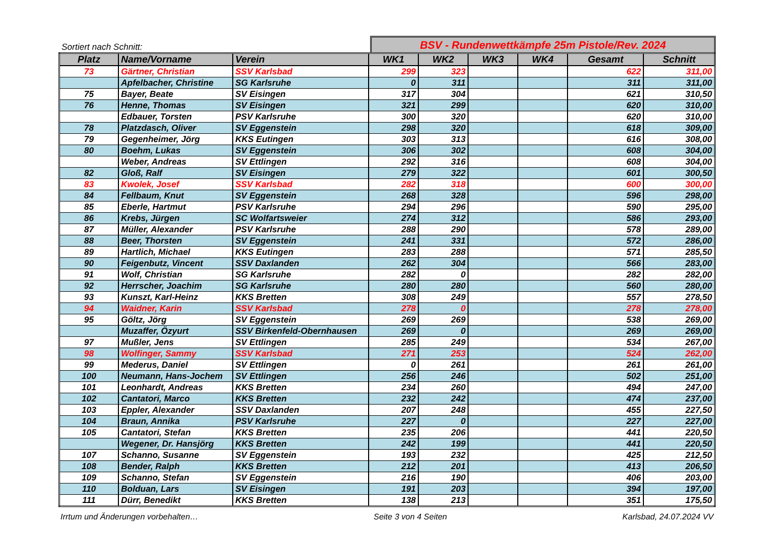Sortiert nach Schnitt:
BSV - Rundenwettkämpfe 25m Pistole/Rev. 2024
| Platz | Name/Vorname | Verein | WK1 | WK2 | WK3 | WK4 | Gesamt | Schnitt |
| --- | --- | --- | --- | --- | --- | --- | --- | --- |
| 73 | Gärtner, Christian | SSV Karlsbad | 299 | 323 | | | 622 | 311,00 |
| | Apfelbacher, Christine | SG Karlsruhe | 0 | 311 | | | 311 | 311,00 |
| 75 | Bayer, Beate | SV Eisingen | 317 | 304 | | | 621 | 310,50 |
| 76 | Henne, Thomas | SV Eisingen | 321 | 299 | | | 620 | 310,00 |
| | Edbauer, Torsten | PSV Karlsruhe | 300 | 320 | | | 620 | 310,00 |
| 78 | Platzdasch, Oliver | SV Eggenstein | 298 | 320 | | | 618 | 309,00 |
| 79 | Gegenheimer, Jörg | KKS Eutingen | 303 | 313 | | | 616 | 308,00 |
| 80 | Boehm, Lukas | SV Eggenstein | 306 | 302 | | | 608 | 304,00 |
| | Weber, Andreas | SV Ettlingen | 292 | 316 | | | 608 | 304,00 |
| 82 | Gloß, Ralf | SV Eisingen | 279 | 322 | | | 601 | 300,50 |
| 83 | Kwolek, Josef | SSV Karlsbad | 282 | 318 | | | 600 | 300,00 |
| 84 | Fellbaum, Knut | SV Eggenstein | 268 | 328 | | | 596 | 298,00 |
| 85 | Eberle, Hartmut | PSV Karlsruhe | 294 | 296 | | | 590 | 295,00 |
| 86 | Krebs, Jürgen | SC Wolfartsweier | 274 | 312 | | | 586 | 293,00 |
| 87 | Müller, Alexander | PSV Karlsruhe | 288 | 290 | | | 578 | 289,00 |
| 88 | Beer, Thorsten | SV Eggenstein | 241 | 331 | | | 572 | 286,00 |
| 89 | Hartlich, Michael | KKS Eutingen | 283 | 288 | | | 571 | 285,50 |
| 90 | Feigenbutz, Vincent | SSV Daxlanden | 262 | 304 | | | 566 | 283,00 |
| 91 | Wolf, Christian | SG Karlsruhe | 282 | 0 | | | 282 | 282,00 |
| 92 | Herrscher, Joachim | SG Karlsruhe | 280 | 280 | | | 560 | 280,00 |
| 93 | Kunszt, Karl-Heinz | KKS Bretten | 308 | 249 | | | 557 | 278,50 |
| 94 | Waidner, Karin | SSV Karlsbad | 278 | 0 | | | 278 | 278,00 |
| 95 | Göltz, Jörg | SV Eggenstein | 269 | 269 | | | 538 | 269,00 |
| | Muzaffer, Özyurt | SSV Birkenfeld-Obernhausen | 269 | 0 | | | 269 | 269,00 |
| 97 | Mußler, Jens | SV Ettlingen | 285 | 249 | | | 534 | 267,00 |
| 98 | Wolfinger, Sammy | SSV Karlsbad | 271 | 253 | | | 524 | 262,00 |
| 99 | Mederus, Daniel | SV Ettlingen | 0 | 261 | | | 261 | 261,00 |
| 100 | Neumann, Hans-Jochem | SV Ettlingen | 256 | 246 | | | 502 | 251,00 |
| 101 | Leonhardt, Andreas | KKS Bretten | 234 | 260 | | | 494 | 247,00 |
| 102 | Cantatori, Marco | KKS Bretten | 232 | 242 | | | 474 | 237,00 |
| 103 | Eppler, Alexander | SSV Daxlanden | 207 | 248 | | | 455 | 227,50 |
| 104 | Braun, Annika | PSV Karlsruhe | 227 | 0 | | | 227 | 227,00 |
| 105 | Cantatori, Stefan | KKS Bretten | 235 | 206 | | | 441 | 220,50 |
| | Wegener, Dr. Hansjörg | KKS Bretten | 242 | 199 | | | 441 | 220,50 |
| 107 | Schanno, Susanne | SV Eggenstein | 193 | 232 | | | 425 | 212,50 |
| 108 | Bender, Ralph | KKS Bretten | 212 | 201 | | | 413 | 206,50 |
| 109 | Schanno, Stefan | SV Eggenstein | 216 | 190 | | | 406 | 203,00 |
| 110 | Bolduan, Lars | SV Eisingen | 191 | 203 | | | 394 | 197,00 |
| 111 | Dürr, Benedikt | KKS Bretten | 138 | 213 | | | 351 | 175,50 |
Irrtum und Änderungen vorbehalten… Seite 3 von 4 Seiten Karlsbad, 24.07.2024 VV